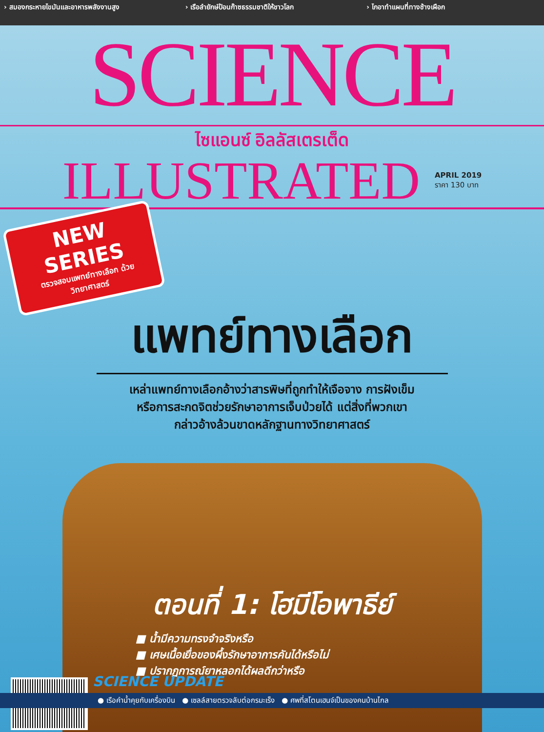› สมองกระหายไขมันและอาหารพลังงานสูง
› เรือลำยักษ์ป้อนก๊าซธรรมชาติให้ชาวโลก
› ไกอาทำแผนที่ทางช้างเผือก
SCIENCE
ไซแอนซ์ อิลลัสเตรเต็ด
ILLUSTRATED
APRIL 2019
ราคา 130 บาท
NEW SERIES
ตรวจสอบแพทย์ทางเลือก ด้วยวิทยาศาสตร์
แพทย์ทางเลือก
เหล่าแพทย์ทางเลือกอ้างว่าสารพิษที่ถูกทำให้เจือจาง การฝังเข็ม
หรือการสะกดจิตช่วยรักษาอาการเจ็บป่วยได้ แต่สิ่งที่พวกเขา
กล่าวอ้างล้วนขาดหลักฐานทางวิทยาศาสตร์
ตอนที่ 1: โฮมีโอพาธีย์
■ น้ำมีความทรงจำจริงหรือ
■ เศษเนื้อเยื่อของผึ้งรักษาอาการคันได้หรือไม่
■ ปรากฏการณ์ยาหลอกได้ผลดีกว่าหรือ
SCIENCE UPDATE
● เรือคำน้ำคุยกับเครื่องบิน ● เซลล์สายตรวจลับต่อกรมะเร็ง ● ศพที่สโตนเฮนจ์เป็นของคนบ้านไกล